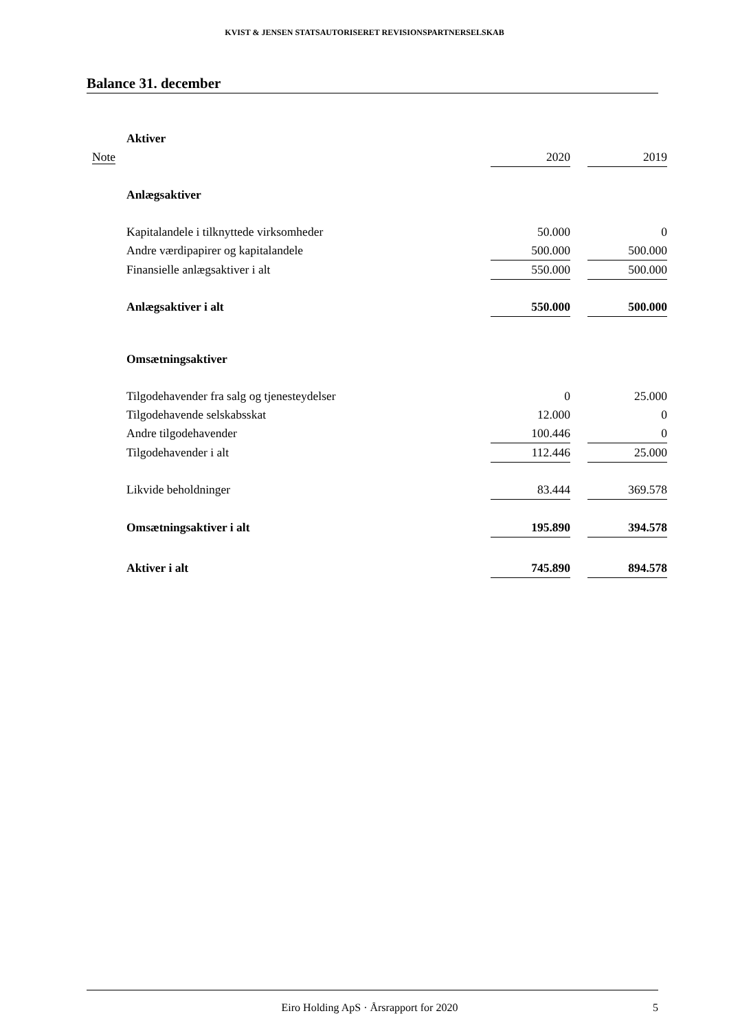KVIST & JENSEN STATSAUTORISERET REVISIONSPARTNERSELSKAB
Balance 31. december
| | Aktiver | | | |
| Note | | 2020 | | 2019 |
| | Anlægsaktiver | | | |
| | Kapitalandele i tilknyttede virksomheder | 50.000 | | 0 |
| | Andre værdipapirer og kapitalandele | 500.000 | | 500.000 |
| | Finansielle anlægsaktiver i alt | 550.000 | | 500.000 |
| | Anlægsaktiver i alt | 550.000 | | 500.000 |
| | Omsætningsaktiver | | | |
| | Tilgodehavender fra salg og tjenesteydelser | 0 | | 25.000 |
| | Tilgodehavende selskabsskat | 12.000 | | 0 |
| | Andre tilgodehavender | 100.446 | | 0 |
| | Tilgodehavender i alt | 112.446 | | 25.000 |
| | Likvide beholdninger | 83.444 | | 369.578 |
| | Omsætningsaktiver i alt | 195.890 | | 394.578 |
| | Aktiver i alt | 745.890 | | 894.578 |
Eiro Holding ApS · Årsrapport for 2020 5